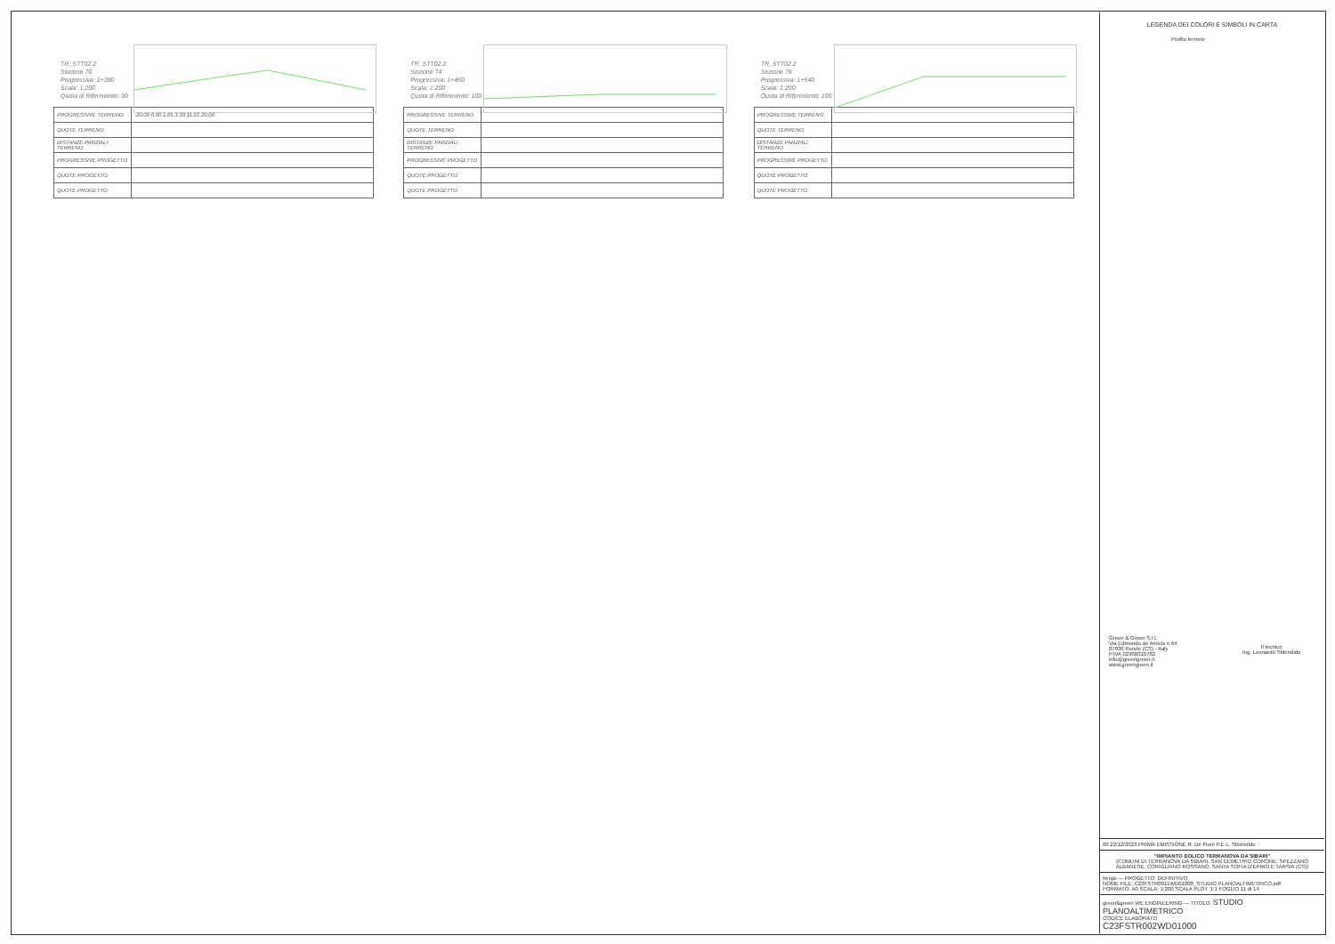TR_STT02.2
Sezione 70
Progressiva: 1+380
Scala: 1:200
Quota di Riferimento: 90
| PROGRESSIVE TERRENO | -20.00 0.00 1.65 3.30 11.01 20.00 |
| QUOTE TERRENO | |
| DISTANZE PARZIALI TERRENO | |
| PROGRESSIVE PROGETTO | |
| QUOTE PROGETTO | |
| QUOTE PROGETTO | |
TR_STT02.2
Sezione 74
Progressiva: 1+460
Scala: 1:200
Quota di Riferimento: 100
| PROGRESSIVE TERRENO | |
| QUOTE TERRENO | |
| DISTANZE PARZIALI TERRENO | |
| PROGRESSIVE PROGETTO | |
| QUOTE PROGETTO | |
| QUOTE PROGETTO | |
TR_STT02.2
Sezione 78
Progressiva: 1+540
Scala: 1:200
Quota di Riferimento: 100
| PROGRESSIVE TERRENO | |
| QUOTE TERRENO | |
| DISTANZE PARZIALI TERRENO | |
| PROGRESSIVE PROGETTO | |
| QUOTE PROGETTO | |
| QUOTE PROGETTO | |
LEGENDA DEI COLORI E SIMBOLI IN CARTA
Profilo terreno
Green & Green S.r.l.
Via Edmondo de Amicis n.64
87036 Rende (CS) - Italy
P.IVA 02900010782
info@greengreen.it
www.greengreen.it
Il tecnico
Ing. Leonardo Sblendido
00 22/12/2023 PRIMA EMISSIONE R. De Fiore P.E L. Sblendido
"IMPIANTO EOLICO TERRANOVA DA SIBARI"
(COMUNI DI TERRANOVA DA SIBARI, SAN DEMETRIO CORONE, SPEZZANO ALBANESE, CORIGLIANO-ROSSANO, SANTA SOFIA D'EPIRO E TARSIA (CS))
hergo — PROGETTO: DEFINITIVO
NOME FILE: C23FSTR0011WD01000_STUDIO PLANOALTIMETRICO.pdf
FORMATO: A0 SCALA: 1:200 SCALA PLOT: 1:1 FOGLIO 11 di 14
green&green WE ENGINEERING — TITOLO: STUDIO PLANOALTIMETRICO
CODICE ELABORATO
C23FSTR002WD01000